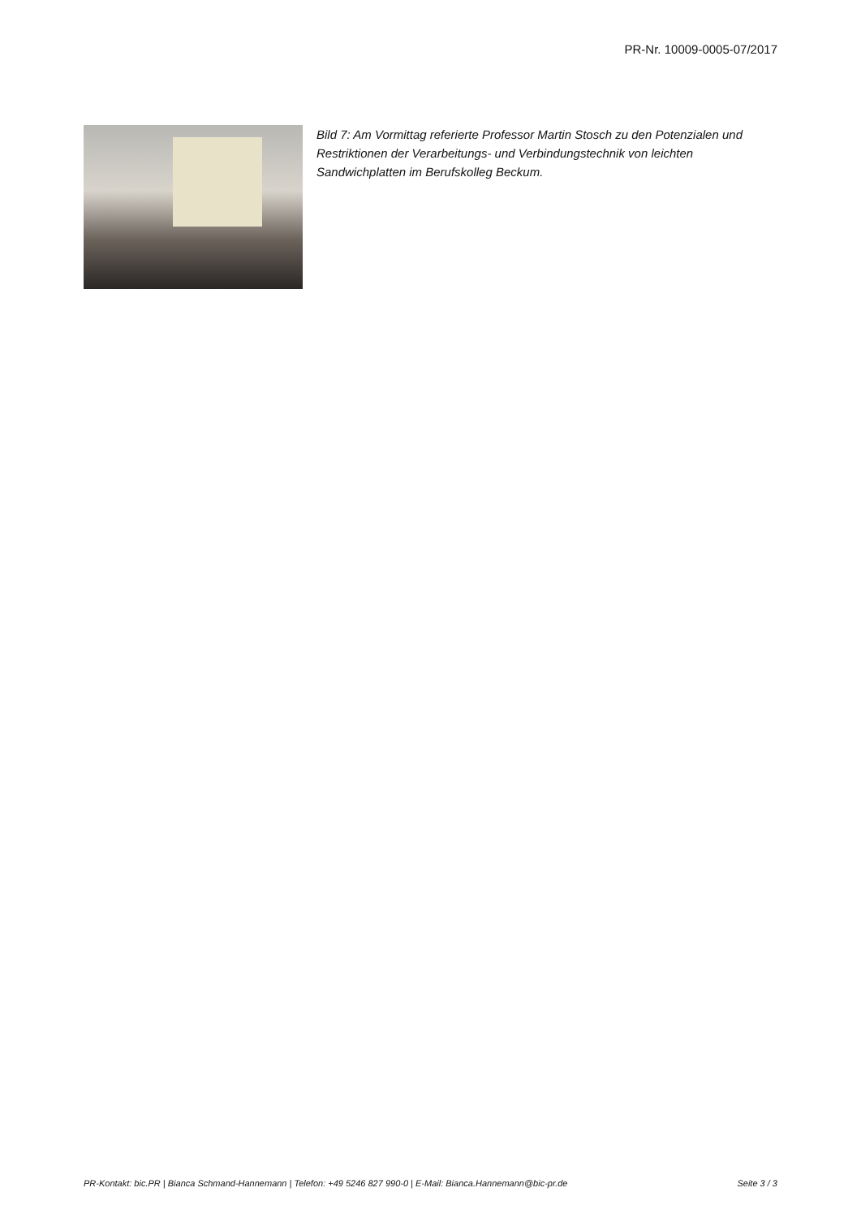PR-Nr. 10009-0005-07/2017
Bild 7: Am Vormittag referierte Professor Martin Stosch zu den Potenzialen und Restriktionen der Verarbeitungs- und Verbindungstechnik von leichten Sandwichplatten im Berufskolleg Beckum.
PR-Kontakt: bic.PR | Bianca Schmand-Hannemann | Telefon: +49 5246 827 990-0 | E-Mail: Bianca.Hannemann@bic-pr.de Seite 3 / 3